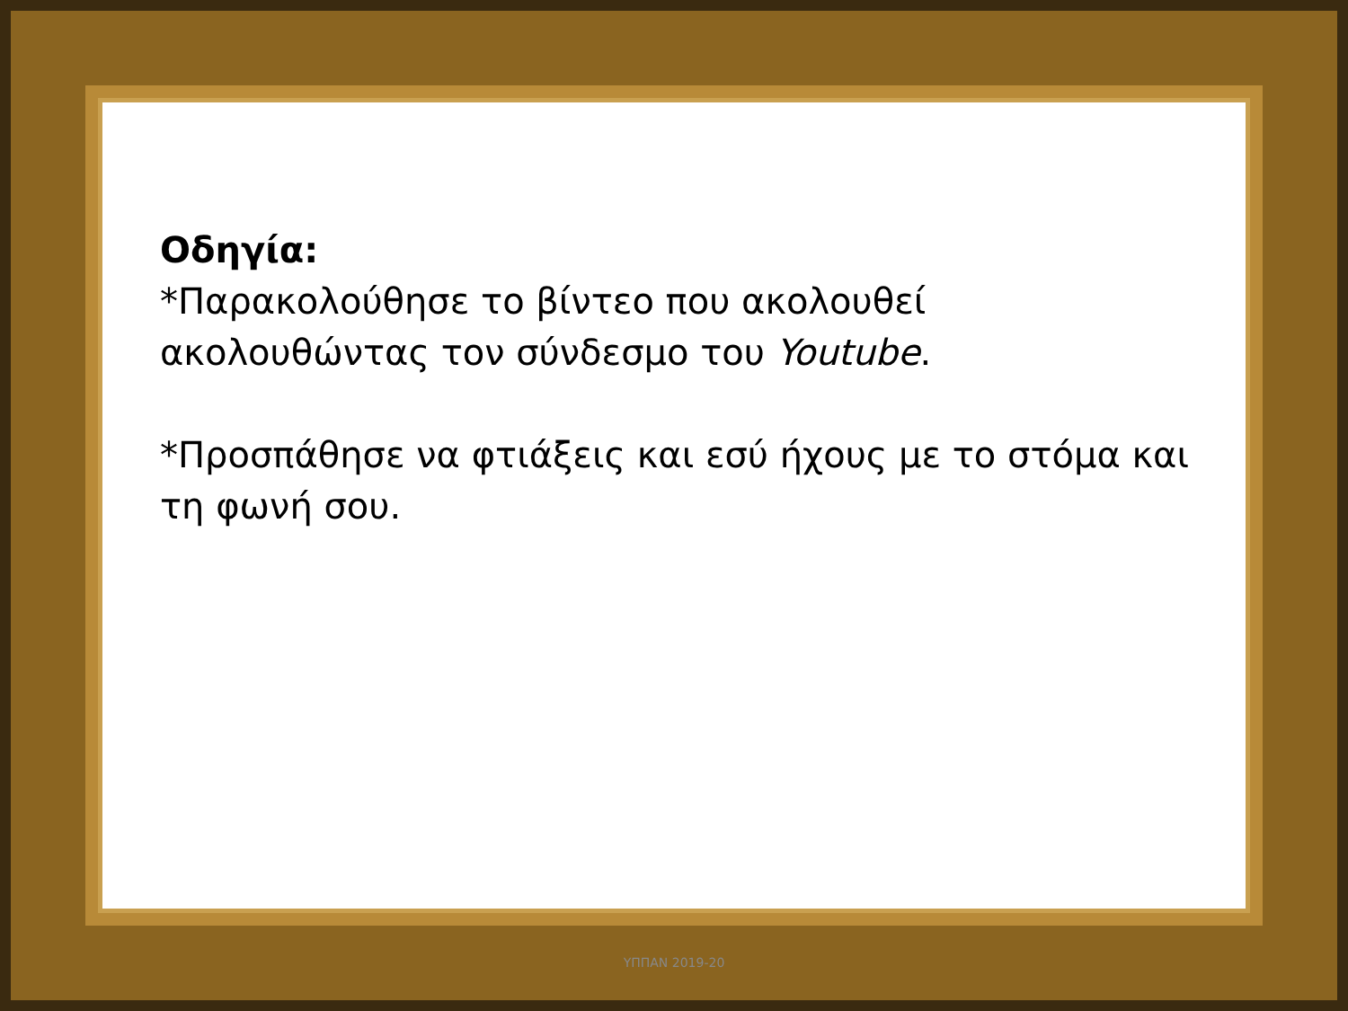Οδηγία:
*Παρακολούθησε το βίντεο που ακολουθεί ακολουθώντας τον σύνδεσμο του Youtube.
*Προσπάθησε να φτιάξεις και εσύ ήχους με το στόμα και τη φωνή σου.
ΥΠΠΑΝ 2019-20